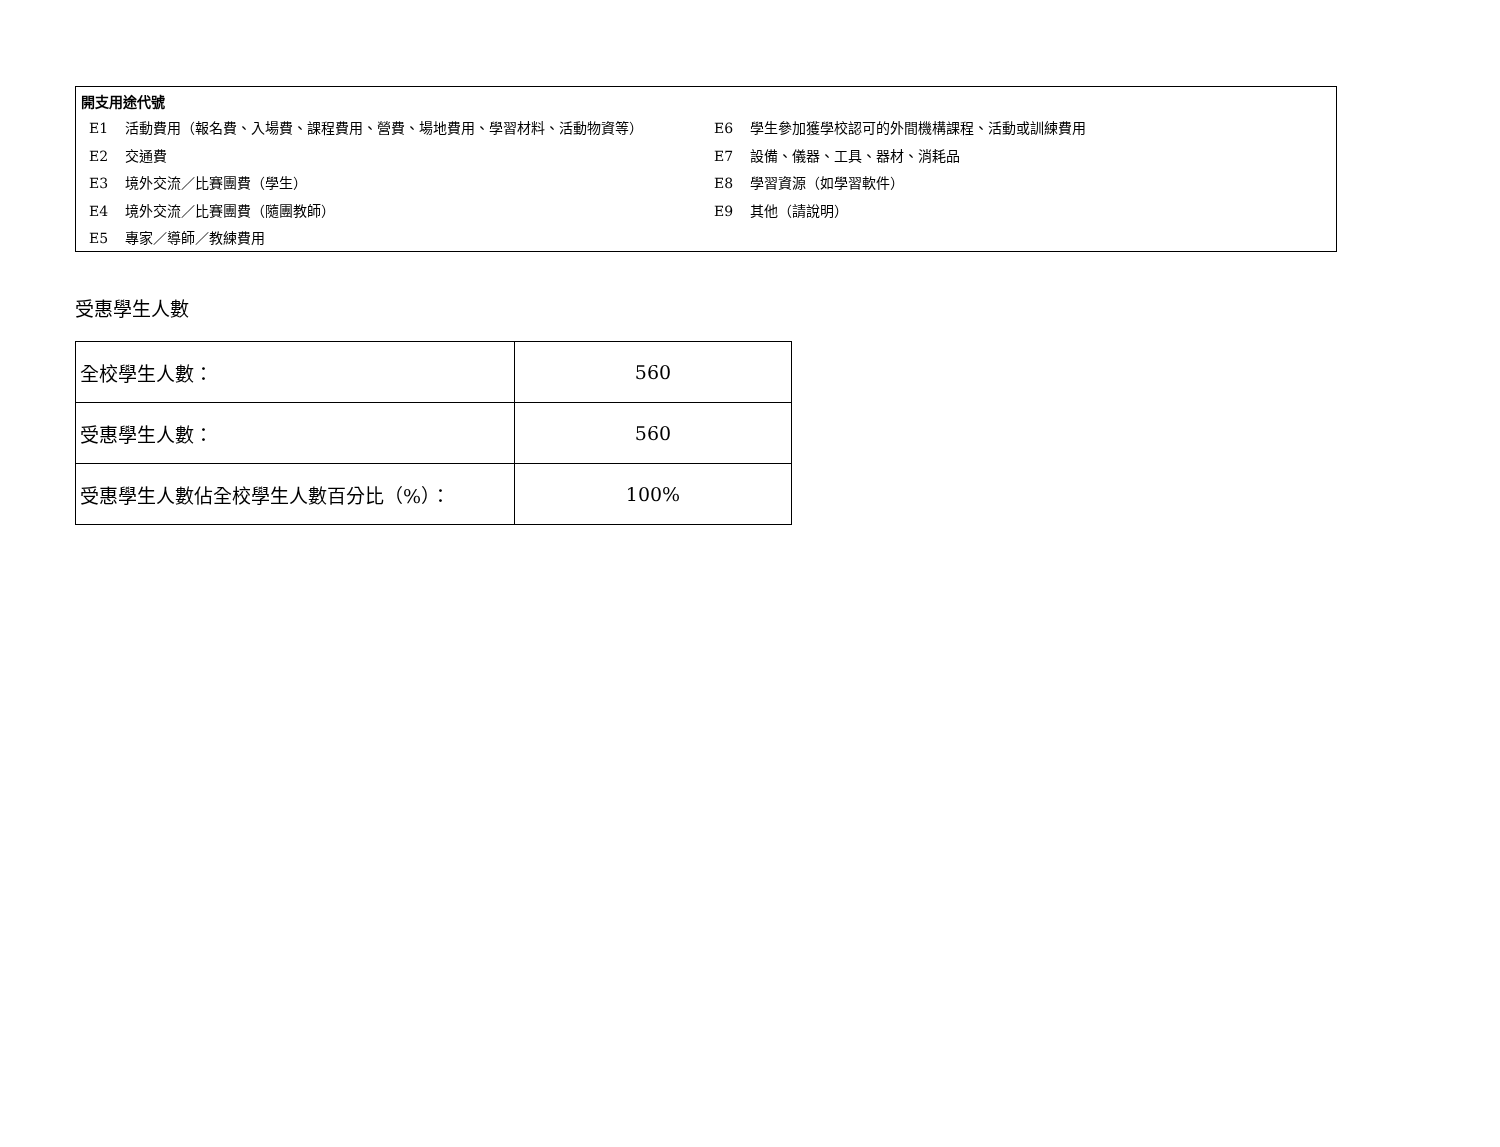開支用途代號
E1 活動費用（報名費、入場費、課程費用、營費、場地費用、學習材料、活動物資等）
E2 交通費
E3 境外交流／比賽團費（學生）
E4 境外交流／比賽團費（隨團教師）
E5 專家／導師／教練費用
E6 學生參加獲學校認可的外間機構課程、活動或訓練費用
E7 設備、儀器、工具、器材、消耗品
E8 學習資源（如學習軟件）
E9 其他（請說明）
受惠學生人數
| 全校學生人數： | 560 |
| 受惠學生人數： | 560 |
| 受惠學生人數佔全校學生人數百分比（%）： | 100% |